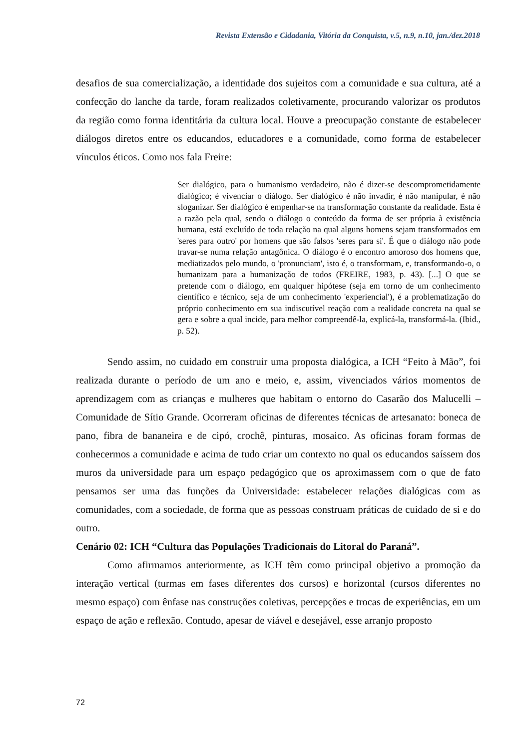Revista Extensão e Cidadania, Vitória da Conquista, v.5, n.9, n.10, jan./dez.2018
desafios de sua comercialização, a identidade dos sujeitos com a comunidade e sua cultura, até a confecção do lanche da tarde, foram realizados coletivamente, procurando valorizar os produtos da região como forma identitária da cultura local. Houve a preocupação constante de estabelecer diálogos diretos entre os educandos, educadores e a comunidade, como forma de estabelecer vínculos éticos. Como nos fala Freire:
Ser dialógico, para o humanismo verdadeiro, não é dizer-se descomprometidamente dialógico; é vivenciar o diálogo. Ser dialógico é não invadir, é não manipular, é não sloganizar. Ser dialógico é empenhar-se na transformação constante da realidade. Esta é a razão pela qual, sendo o diálogo o conteúdo da forma de ser própria à existência humana, está excluído de toda relação na qual alguns homens sejam transformados em 'seres para outro' por homens que são falsos 'seres para si'. É que o diálogo não pode travar-se numa relação antagônica. O diálogo é o encontro amoroso dos homens que, mediatizados pelo mundo, o 'pronunciam', isto é, o transformam, e, transformando-o, o humanizam para a humanização de todos (FREIRE, 1983, p. 43). [...] O que se pretende com o diálogo, em qualquer hipótese (seja em torno de um conhecimento científico e técnico, seja de um conhecimento 'experiencial'), é a problematização do próprio conhecimento em sua indiscutível reação com a realidade concreta na qual se gera e sobre a qual incide, para melhor compreendê-la, explicá-la, transformá-la. (Ibid., p. 52).
Sendo assim, no cuidado em construir uma proposta dialógica, a ICH “Feito à Mão”, foi realizada durante o período de um ano e meio, e, assim, vivenciados vários momentos de aprendizagem com as crianças e mulheres que habitam o entorno do Casarão dos Malucelli – Comunidade de Sítio Grande. Ocorreram oficinas de diferentes técnicas de artesanato: boneca de pano, fibra de bananeira e de cipó, crochê, pinturas, mosaico. As oficinas foram formas de conhecermos a comunidade e acima de tudo criar um contexto no qual os educandos saíssem dos muros da universidade para um espaço pedagógico que os aproximassem com o que de fato pensamos ser uma das funções da Universidade: estabelecer relações dialógicas com as comunidades, com a sociedade, de forma que as pessoas construam práticas de cuidado de si e do outro.
Cenário 02: ICH “Cultura das Populações Tradicionais do Litoral do Paraná”.
Como afirmamos anteriormente, as ICH têm como principal objetivo a promoção da interação vertical (turmas em fases diferentes dos cursos) e horizontal (cursos diferentes no mesmo espaço) com ênfase nas construções coletivas, percepções e trocas de experiências, em um espaço de ação e reflexão. Contudo, apesar de viável e desejável, esse arranjo proposto
72